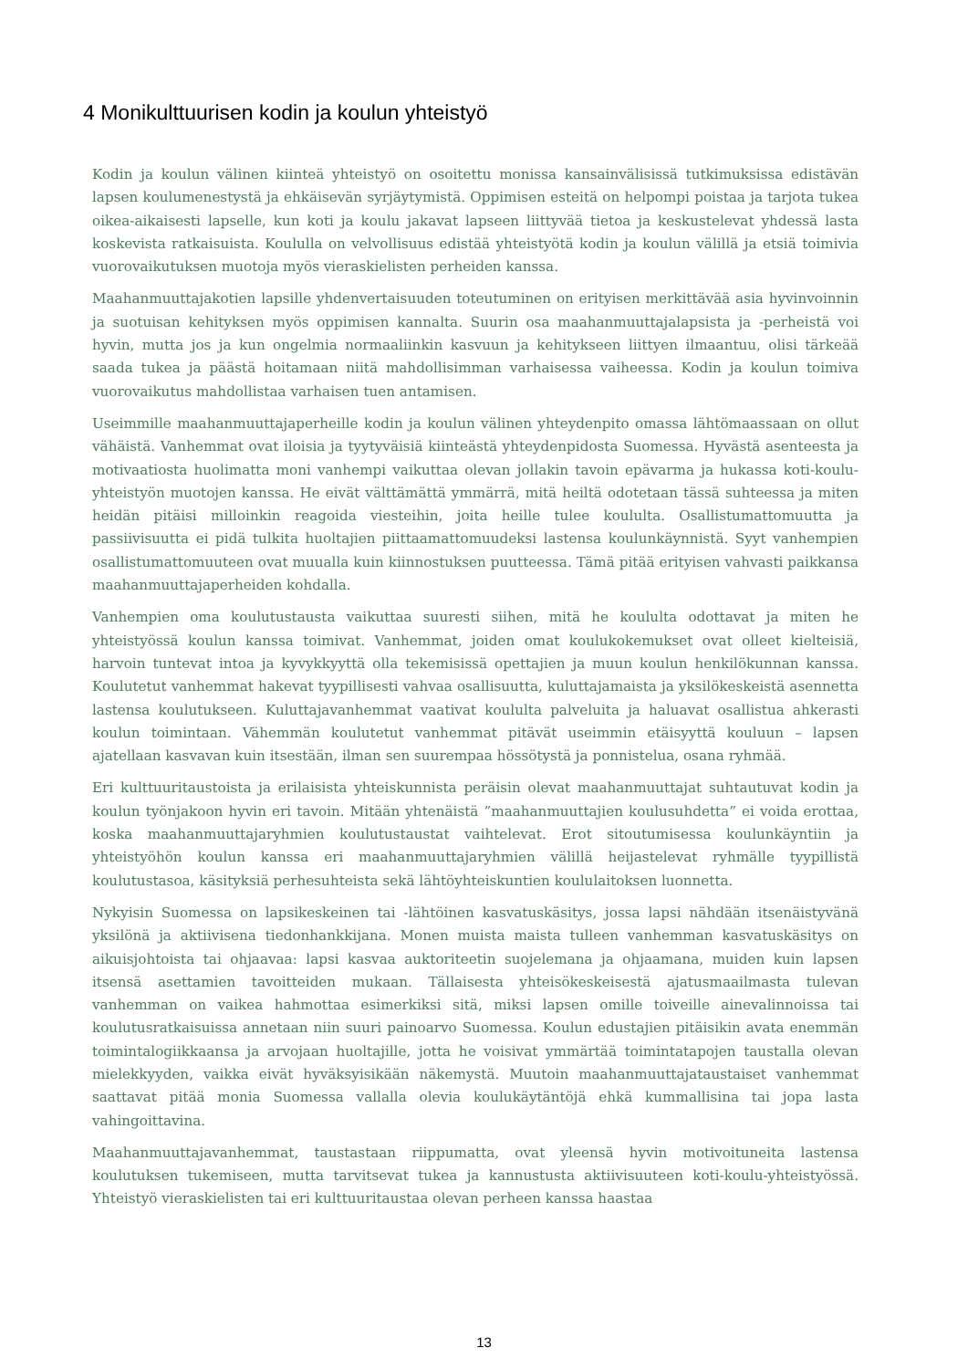4 Monikulttuurisen kodin ja koulun yhteistyö
Kodin ja koulun välinen kiinteä yhteistyö on osoitettu monissa kansainvälisissä tutkimuksissa edistävän lapsen koulumenestystä ja ehkäisevän syrjäytymistä. Oppimisen esteitä on helpompi poistaa ja tarjota tukea oikea-aikaisesti lapselle, kun koti ja koulu jakavat lapseen liittyvää tietoa ja keskustelevat yhdessä lasta koskevista ratkaisuista. Koululla on velvollisuus edistää yhteistyötä kodin ja koulun välillä ja etsiä toimivia vuorovaikutuksen muotoja myös vieraskielisten perheiden kanssa.
Maahanmuuttajakotien lapsille yhdenvertaisuuden toteutuminen on erityisen merkittävää asia hyvinvoinnin ja suotuisan kehityksen myös oppimisen kannalta. Suurin osa maahanmuuttajalapsista ja -perheistä voi hyvin, mutta jos ja kun ongelmia normaaliinkin kasvuun ja kehitykseen liittyen ilmaantuu, olisi tärkeää saada tukea ja päästä hoitamaan niitä mahdollisimman varhaisessa vaiheessa. Kodin ja koulun toimiva vuorovaikutus mahdollistaa varhaisen tuen antamisen.
Useimmille maahanmuuttajaperheille kodin ja koulun välinen yhteydenpito omassa lähtömaassaan on ollut vähäistä. Vanhemmat ovat iloisia ja tyytyväisiä kiinteästä yhteydenpidosta Suomessa. Hyvästä asenteesta ja motivaatiosta huolimatta moni vanhempi vaikuttaa olevan jollakin tavoin epävarma ja hukassa koti-koulu-yhteistyön muotojen kanssa. He eivät välttämättä ymmärrä, mitä heiltä odotetaan tässä suhteessa ja miten heidän pitäisi milloinkin reagoida viesteihin, joita heille tulee koululta. Osallistumattomuutta ja passiivisuutta ei pidä tulkita huoltajien piittaamattomuudeksi lastensa koulunkäynnistä. Syyt vanhempien osallistumattomuuteen ovat muualla kuin kiinnostuksen puutteessa. Tämä pitää erityisen vahvasti paikkansa maahanmuuttajaperheiden kohdalla.
Vanhempien oma koulutustausta vaikuttaa suuresti siihen, mitä he koululta odottavat ja miten he yhteistyössä koulun kanssa toimivat. Vanhemmat, joiden omat koulukokemukset ovat olleet kielteisiä, harvoin tuntevat intoa ja kyvykkyyttä olla tekemisissä opettajien ja muun koulun henkilökunnan kanssa. Koulutetut vanhemmat hakevat tyypillisesti vahvaa osallisuutta, kuluttajamaista ja yksilökeskeistä asennetta lastensa koulutukseen. Kuluttajavanhemmat vaativat koululta palveluita ja haluavat osallistua ahkerasti koulun toimintaan. Vähemmän koulutetut vanhemmat pitävät useimmin etäisyyttä kouluun – lapsen ajatellaan kasvavan kuin itsestään, ilman sen suurempaa hössötystä ja ponnistelua, osana ryhmää.
Eri kulttuuritaustoista ja erilaisista yhteiskunnista peräisin olevat maahanmuuttajat suhtautuvat kodin ja koulun työnjakoon hyvin eri tavoin. Mitään yhtenäistä ”maahanmuuttajien koulusuhdetta” ei voida erottaa, koska maahanmuuttajaryhmien koulutustaustat vaihtelevat. Erot sitoutumisessa koulunkäyntiin ja yhteistyöhön koulun kanssa eri maahanmuuttajaryhmien välillä heijastelevat ryhmälle tyypillistä koulutustasoa, käsityksiä perhesuhteista sekä lähtöyhteiskuntien koululaitoksen luonnetta.
Nykyisin Suomessa on lapsikeskeinen tai -lähtöinen kasvatuskäsitys, jossa lapsi nähdään itsenäistyvänä yksilönä ja aktiivisena tiedonhankkijana. Monen muista maista tulleen vanhemman kasvatuskäsitys on aikuisjohtoista tai ohjaavaa: lapsi kasvaa auktoriteetin suojelemana ja ohjaamana, muiden kuin lapsen itsensä asettamien tavoitteiden mukaan. Tällaisesta yhteisökeskeisestä ajatusmaailmasta tulevan vanhemman on vaikea hahmottaa esimerkiksi sitä, miksi lapsen omille toiveille ainevalinnoissa tai koulutusratkaisuissa annetaan niin suuri painoarvo Suomessa. Koulun edustajien pitäisikin avata enemmän toimintalogiikkaansa ja arvojaan huoltajille, jotta he voisivat ymmärtää toimintatapojen taustalla olevan mielekkyyden, vaikka eivät hyväksyisikään näkemystä. Muutoin maahanmuuttajataustaiset vanhemmat saattavat pitää monia Suomessa vallalla olevia koulukäytäntöjä ehkä kummallisina tai jopa lasta vahingoittavina.
Maahanmuuttajavanhemmat, taustastaan riippumatta, ovat yleensä hyvin motivoituneita lastensa koulutuksen tukemiseen, mutta tarvitsevat tukea ja kannustusta aktiivisuuteen koti-koulu-yhteistyössä. Yhteistyö vieraskielisten tai eri kulttuuritaustaa olevan perheen kanssa haastaa
13